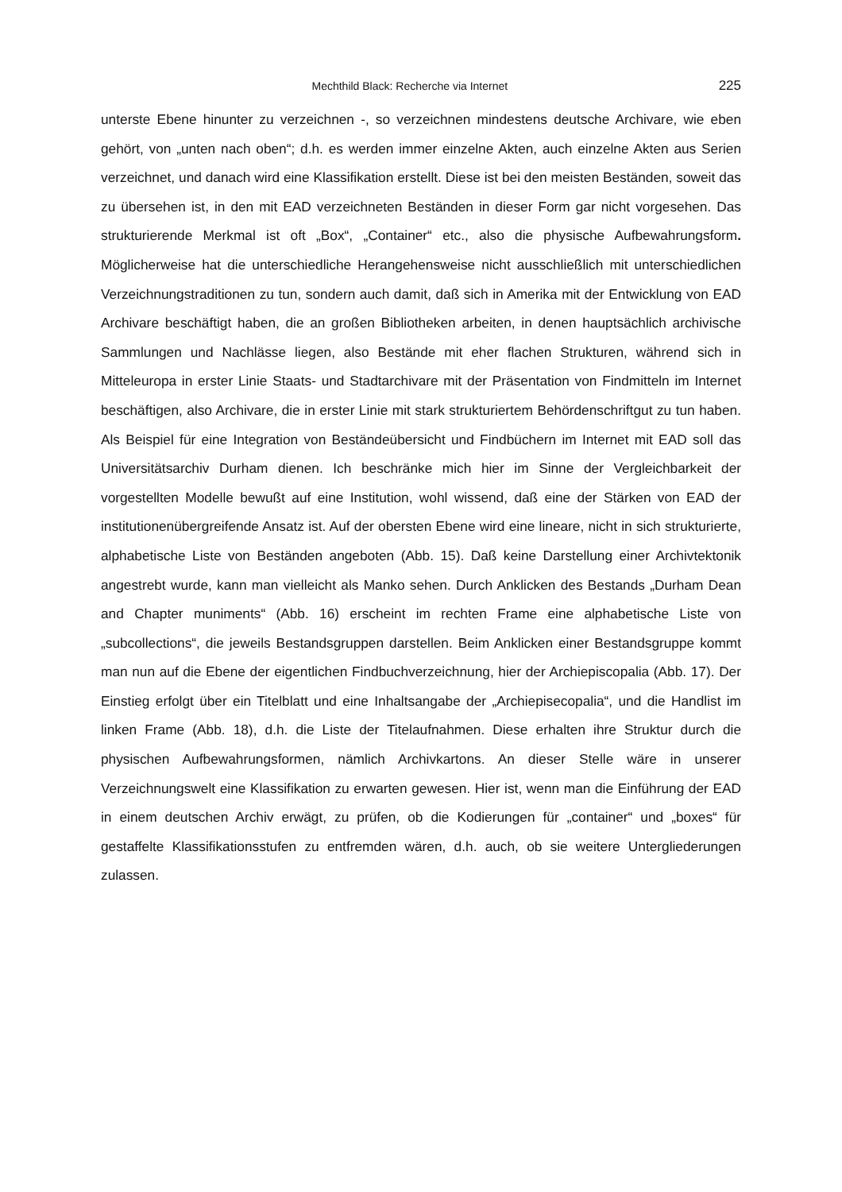Mechthild Black: Recherche via Internet 225
unterste Ebene hinunter zu verzeichnen -, so verzeichnen mindestens deutsche Archivare, wie eben gehört, von „unten nach oben“; d.h. es werden immer einzelne Akten, auch einzelne Akten aus Serien verzeichnet, und danach wird eine Klassifikation erstellt. Diese ist bei den meisten Beständen, soweit das zu übersehen ist, in den mit EAD verzeichneten Beständen in dieser Form gar nicht vorgesehen. Das strukturierende Merkmal ist oft „Box“, „Container“ etc., also die physische Aufbewahrungsform. Möglicherweise hat die unterschiedliche Herangehensweise nicht ausschließlich mit unterschiedlichen Verzeichnungstraditionen zu tun, sondern auch damit, daß sich in Amerika mit der Entwicklung von EAD Archivare beschäftigt haben, die an großen Bibliotheken arbeiten, in denen hauptsächlich archivische Sammlungen und Nachlässe liegen, also Bestände mit eher flachen Strukturen, während sich in Mitteleuropa in erster Linie Staats- und Stadtarchivare mit der Präsentation von Findmitteln im Internet beschäftigen, also Archivare, die in erster Linie mit stark strukturiertem Behördenschriftgut zu tun haben. Als Beispiel für eine Integration von Beständeübersicht und Findbüchern im Internet mit EAD soll das Universitätsarchiv Durham dienen. Ich beschränke mich hier im Sinne der Vergleichbarkeit der vorgestellten Modelle bewußt auf eine Institution, wohl wissend, daß eine der Stärken von EAD der institutionenübergreifende Ansatz ist. Auf der obersten Ebene wird eine lineare, nicht in sich strukturierte, alphabetische Liste von Beständen angeboten (Abb. 15). Daß keine Darstellung einer Archivtektonik angestrebt wurde, kann man vielleicht als Manko sehen. Durch Anklicken des Bestands „Durham Dean and Chapter muniments“ (Abb. 16) erscheint im rechten Frame eine alphabetische Liste von „subcollections“, die jeweils Bestandsgruppen darstellen. Beim Anklicken einer Bestandsgruppe kommt man nun auf die Ebene der eigentlichen Findbuchverzeichnung, hier der Archiepiscopalia (Abb. 17). Der Einstieg erfolgt über ein Titelblatt und eine Inhaltsangabe der „Archiepisecopalia“, und die Handlist im linken Frame (Abb. 18), d.h. die Liste der Titelaufnahmen. Diese erhalten ihre Struktur durch die physischen Aufbewahrungsformen, nämlich Archivkartons. An dieser Stelle wäre in unserer Verzeichnungswelt eine Klassifikation zu erwarten gewesen. Hier ist, wenn man die Einführung der EAD in einem deutschen Archiv erwägt, zu prüfen, ob die Kodierungen für „container“ und „boxes“ für gestaffelte Klassifikationsstufen zu entfremden wären, d.h. auch, ob sie weitere Untergliederungen zulassen.